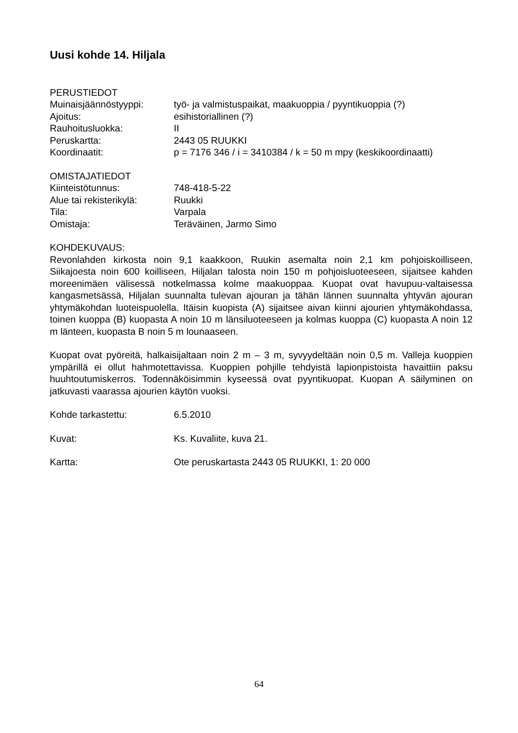Uusi kohde 14. Hiljala
PERUSTIEDOT
Muinaisjäännöstyyppi: työ- ja valmistuspaikat, maakuoppia / pyyntikuoppia (?)
Ajoitus: esihistoriallinen (?)
Rauhoitusluokka: II
Peruskartta: 2443 05 RUUKKI
Koordinaatit: p = 7176 346 / i = 3410384 / k = 50 m mpy (keskikoordinaatti)
OMISTAJATIEDOT
Kiinteistötunnus: 748-418-5-22
Alue tai rekisterikylä: Ruukki
Tila: Varpala
Omistaja: Teräväinen, Jarmo Simo
KOHDEKUVAUS:
Revonlahden kirkosta noin 9,1 kaakkoon, Ruukin asemalta noin 2,1 km pohjoiskoilliseen, Siikajoesta noin 600 koilliseen, Hiljalan talosta noin 150 m pohjoisluoteeseen, sijaitsee kahden moreenimäen välisessä notkelmassa kolme maakuoppaa. Kuopat ovat havupuu-valtaisessa kangasmetsässä, Hiljalan suunnalta tulevan ajouran ja tähän lännen suunnalta yhtyvän ajouran yhtymäkohdan luoteispuolella. Itäisin kuopista (A) sijaitsee aivan kiinni ajourien yhtymäkohdassa, toinen kuoppa (B) kuopasta A noin 10 m länsiluoteeseen ja kolmas kuoppa (C) kuopasta A noin 12 m länteen, kuopasta B noin 5 m lounaaseen.
Kuopat ovat pyöreitä, halkaisijaltaan noin 2 m – 3 m, syvyydeltään noin 0,5 m. Valleja kuoppien ympärillä ei ollut hahmotettavissa. Kuoppien pohjille tehdyistä lapionpistoista havaittiin paksu huuhtoutumiskerros. Todennäköisimmin kyseessä ovat pyyntikuopat. Kuopan A säilyminen on jatkuvasti vaarassa ajourien käytön vuoksi.
Kohde tarkastettu: 6.5.2010
Kuvat: Ks. Kuvaliite, kuva 21.
Kartta: Ote peruskartasta 2443 05 RUUKKI, 1: 20 000
64